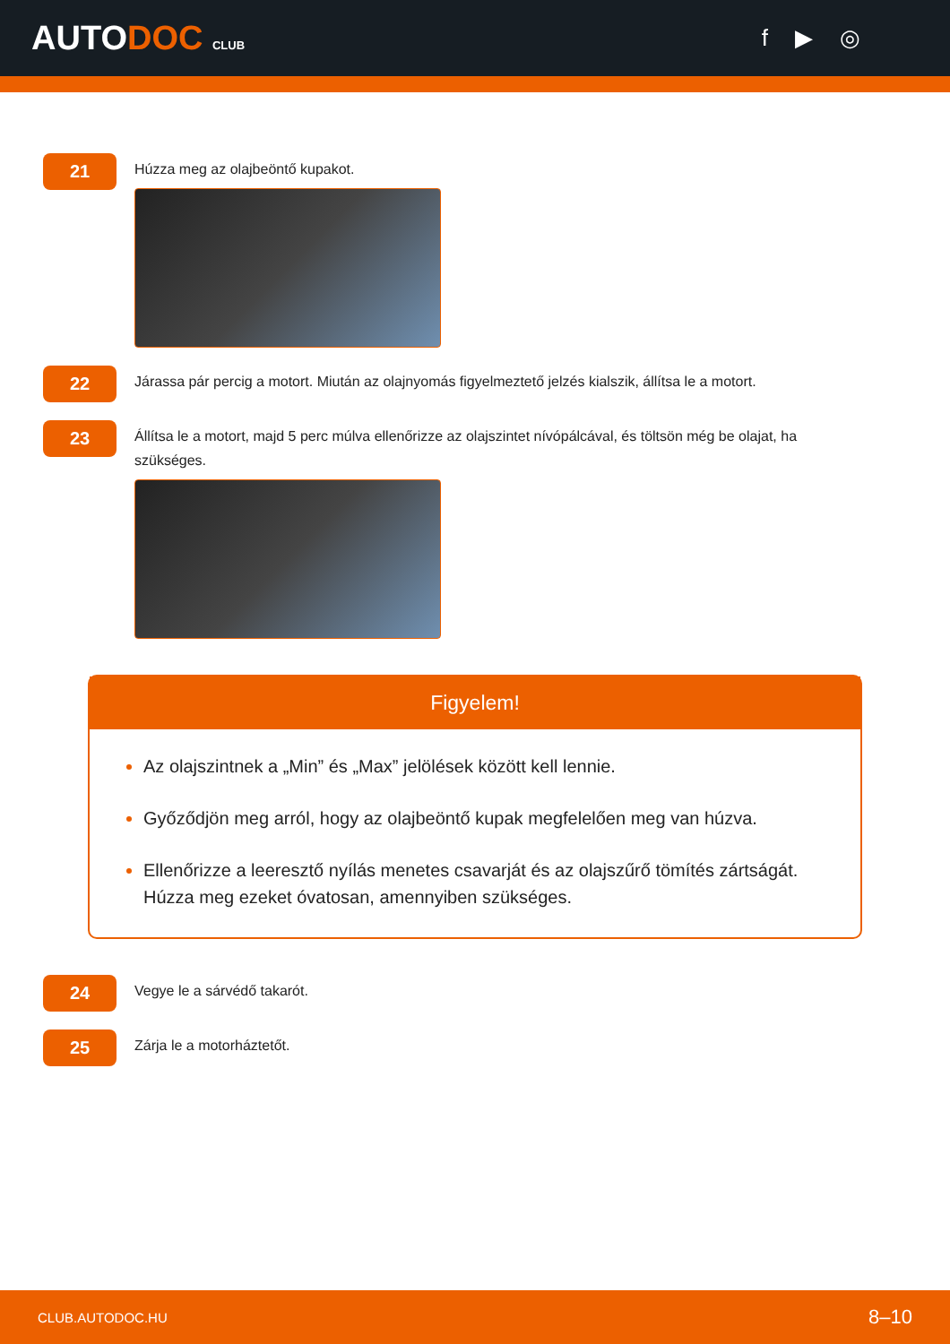AUTODOC CLUB
f ▶ ◎
21
Húzza meg az olajbeöntő kupakot.
22
Járassa pár percig a motort. Miután az olajnyomás figyelmeztető jelzés kialszik, állítsa le a motort.
23
Állítsa le a motort, majd 5 perc múlva ellenőrizze az olajszintet nívópálcával, és töltsön még be olajat, ha szükséges.
Figyelem!
Az olajszintnek a „Min” és „Max” jelölések között kell lennie.
Győződjön meg arról, hogy az olajbeöntő kupak megfelelően meg van húzva.
Ellenőrizze a leeresztő nyílás menetes csavarját és az olajszűrő tömítés zártságát. Húzza meg ezeket óvatosan, amennyiben szükséges.
24
Vegye le a sárvédő takarót.
25
Zárja le a motorháztetőt.
CLUB.AUTODOC.HU 8–10